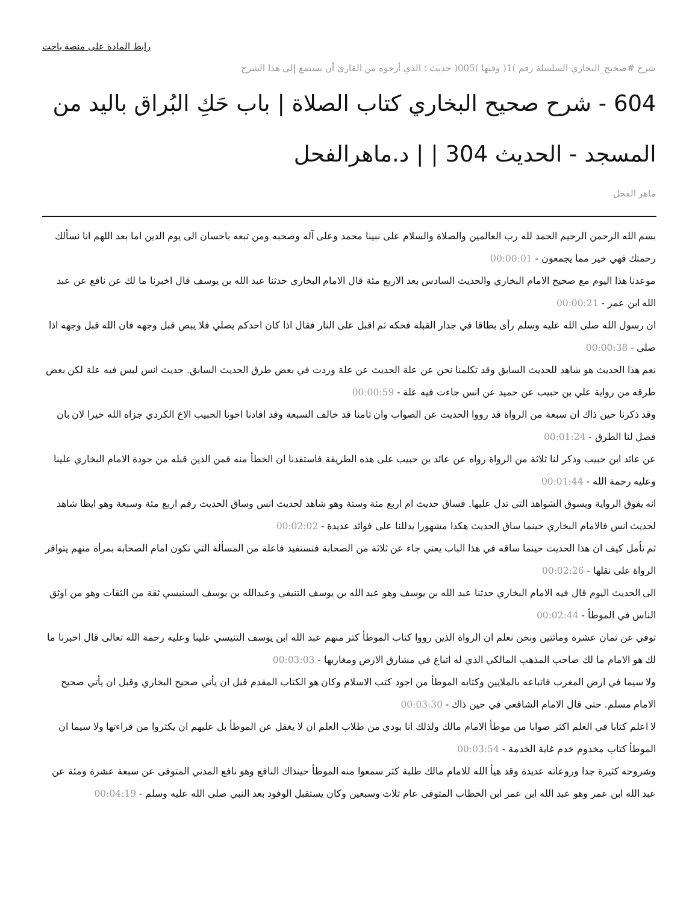رابط المادة على منصة باحث
شرح #صحيح_البخاري السلسلة رقم )1( وفيها )005( حديث ؛ الذي أرجوه من القارئ أن يستمع إلى هذا الشرح
604 - شرح صحيح البخاري كتاب الصلاة | باب حَكِ البُراق باليد من المسجد - الحديث 304 | | د.ماهرالفحل
ماهر الفحل
بسم الله الرحمن الرحيم الحمد لله رب العالمين والصلاة والسلام على نبينا محمد وعلى آله وصحبه ومن تبعه باحسان الى يوم الدين اما بعد اللهم انا نسألك رحمتك فهي خير مما يجمعون - 00:00:01
موعدنا هذا اليوم مع صحيح الامام البخاري والحديث السادس بعد الاربع مئة قال الامام البخاري حدثنا عبد الله بن يوسف قال اخبرنا ما لك عن نافع عن عبد الله ابن عمر - 00:00:21
ان رسول الله صلى الله عليه وسلم رأى بطاقا في جدار القبلة فحكه ثم اقبل على النار فقال اذا كان احدكم يصلي فلا يبص قبل وجهه فان الله قبل وجهه اذا صلى - 00:00:38
نعم هذا الحديث هو شاهد للحديث السابق وقد تكلمنا نحن عن علة الحديث عن علة وردت في بعض طرق الحديث السابق. حديث انس ليس فيه علة لكن بعض طرقه من رواية علي بن حبيب عن حميد عن انس جاءت فيه علة - 00:00:59
وقد ذكرنا حين ذاك ان سبعة من الرواة قد رووا الحديث عن الصواب وان ثامنا قد خالف السبعة وقد افادنا اخونا الحبيب الاخ الكردي جزاه الله خيرا لان بان فصل لنا الطرق - 00:01:24
عن عائد ابن حبيب وذكر لنا ثلاثة من الرواة رواه عن عائد بن حبيب على هذه الطريقة فاستفدنا ان الخطأ منه فمن الذين قبله من جودة الامام البخاري علينا وعليه رحمة الله - 00:01:44
انه يفوق الرواية ويسوق الشواهد التي تدل عليها. فساق حديث ام اربع مئة وستة وهو شاهد لحديث انس وساق الحديث رقم اربع مئة وسبعة وهو ايظا شاهد لحديث انس فالامام البخاري حينما ساق الحديث هكذا مشهورا يدللنا على فوائد عديدة - 00:02:02
ثم تأمل كيف ان هذا الحديث حينما ساقه في هذا الباب يعني جاء عن ثلاثة من الصحابة فنستفيد فاعلة من المسألة التي تكون امام الصحابة بمرأة منهم يتوافر الرواة على نقلها - 00:02:26
الى الحديث اليوم قال فيه الامام البخاري حدثنا عبد الله بن يوسف وهو عبد الله بن يوسف التنيفي وعبدالله بن يوسف السنيسي ثقة من الثقات وهو من اوثق الناس في الموطأ - 00:02:44
توفي عن ثمان عشرة ومائتين ونحن نعلم ان الرواة الذين رووا كتاب الموطأ كثر منهم عبد الله ابن يوسف التنيسي علينا وعليه رحمة الله تعالى قال اخبرنا ما لك هو الامام ما لك صاحب المذهب المالكي الذي له اتباع في مشارق الارض ومغاربها - 00:03:03
ولا سيما في ارض المغرب فاتباعه بالملايين وكتابه الموطأ من اجود كتب الاسلام وكان هو الكتاب المقدم قبل ان يأتي صحيح البخاري وقبل ان يأتي صحيح الامام مسلم. حتى قال الامام الشافعي في حين ذاك - 00:03:30
لا اعلم كتابا في العلم اكثر صوابا من موطأ الامام مالك ولذلك انا بودي من طلاب العلم ان لا يغفل عن الموطأ بل عليهم ان يكثروا من قراءتها ولا سيما ان الموطأ كتاب مخدوم خدم غاية الخدمة - 00:03:54
وشروحه كثيرة جدا وروعاته عديدة وقد هيأ الله للامام مالك طلبة كثر سمعوا منه الموطأ حينذاك النافع وهو نافع المدني المتوفى عن سبعة عشرة ومئة عن عبد الله ابن عمر وهو عبد الله ابن عمر ابن الخطاب المتوفى عام ثلاث وسبعين وكان يستقبل الوفود بعد النبي صلى الله عليه وسلم - 00:04:19